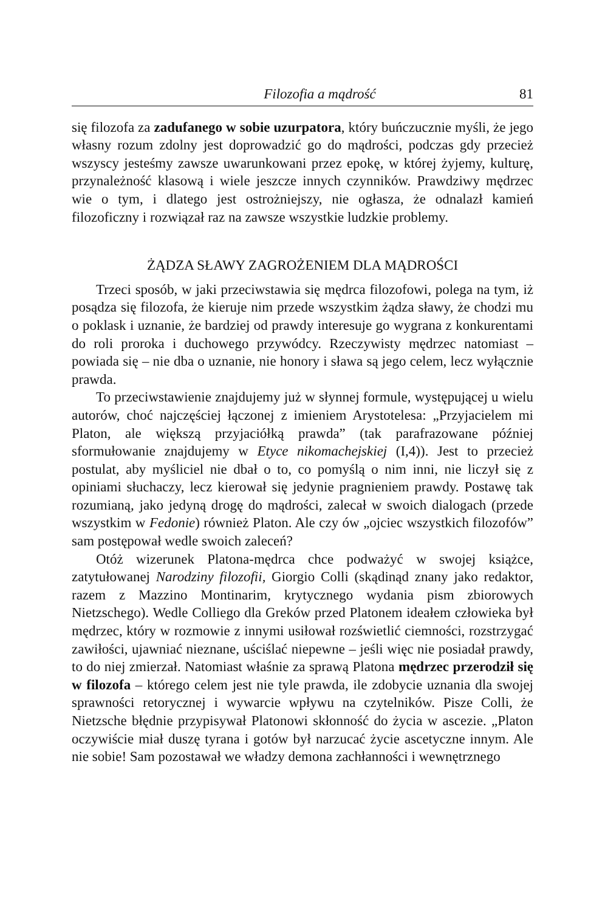Filozofia a mądrość 81
się filozofa za zadufanego w sobie uzurpatora, który buńczucznie myśli, że jego własny rozum zdolny jest doprowadzić go do mądrości, podczas gdy przecież wszyscy jesteśmy zawsze uwarunkowani przez epokę, w której żyjemy, kulturę, przynależność klasową i wiele jeszcze innych czynników. Prawdziwy mędrzec wie o tym, i dlatego jest ostrożniejszy, nie ogłasza, że odnalazł kamień filozoficzny i rozwiązał raz na zawsze wszystkie ludzkie problemy.
ŻĄDZA SŁAWY ZAGROŻENIEM DLA MĄDROŚCI
Trzeci sposób, w jaki przeciwstawia się mędrca filozofowi, polega na tym, iż posądza się filozofa, że kieruje nim przede wszystkim żądza sławy, że chodzi mu o poklask i uznanie, że bardziej od prawdy interesuje go wygrana z konkurentami do roli proroka i duchowego przywódcy. Rzeczywisty mędrzec natomiast – powiada się – nie dba o uznanie, nie honory i sława są jego celem, lecz wyłącznie prawda.
To przeciwstawienie znajdujemy już w słynnej formule, występującej u wielu autorów, choć najczęściej łączonej z imieniem Arystotelesa: „Przyjacielem mi Platon, ale większą przyjaciółką prawda” (tak parafrazowane później sformułowanie znajdujemy w Etyce nikomachejskiej (I,4)). Jest to przecież postulat, aby myśliciel nie dbał o to, co pomyślą o nim inni, nie liczył się z opiniami słuchaczy, lecz kierował się jedynie pragnieniem prawdy. Postawę tak rozumianą, jako jedyną drogę do mądrości, zalecał w swoich dialogach (przede wszystkim w Fedonie) również Platon. Ale czy ów „ojciec wszystkich filozofów” sam postępował wedle swoich zaleceń?
Otóż wizerunek Platona-mędrca chce podważyć w swojej książce, zatytułowanej Narodziny filozofii, Giorgio Colli (skądinąd znany jako redaktor, razem z Mazzino Montinarim, krytycznego wydania pism zbiorowych Nietzschego). Wedle Colliego dla Greków przed Platonem ideałem człowieka był mędrzec, który w rozmowie z innymi usiłował rozświetlić ciemności, rozstrzygać zawiłości, ujawniać nieznane, uściślać niepewne – jeśli więc nie posiadał prawdy, to do niej zmierzał. Natomiast właśnie za sprawą Platona mędrzec przerodził się w filozofa – którego celem jest nie tyle prawda, ile zdobycie uznania dla swojej sprawności retorycznej i wywarcie wpływu na czytelników. Pisze Colli, że Nietzsche błędnie przypisywał Platonowi skłonność do życia w ascezie. „Platon oczywiście miał duszę tyrana i gotów był narzucać życie ascetyczne innym. Ale nie sobie! Sam pozostawał we władzy demona zachłanności i wewnętrznego